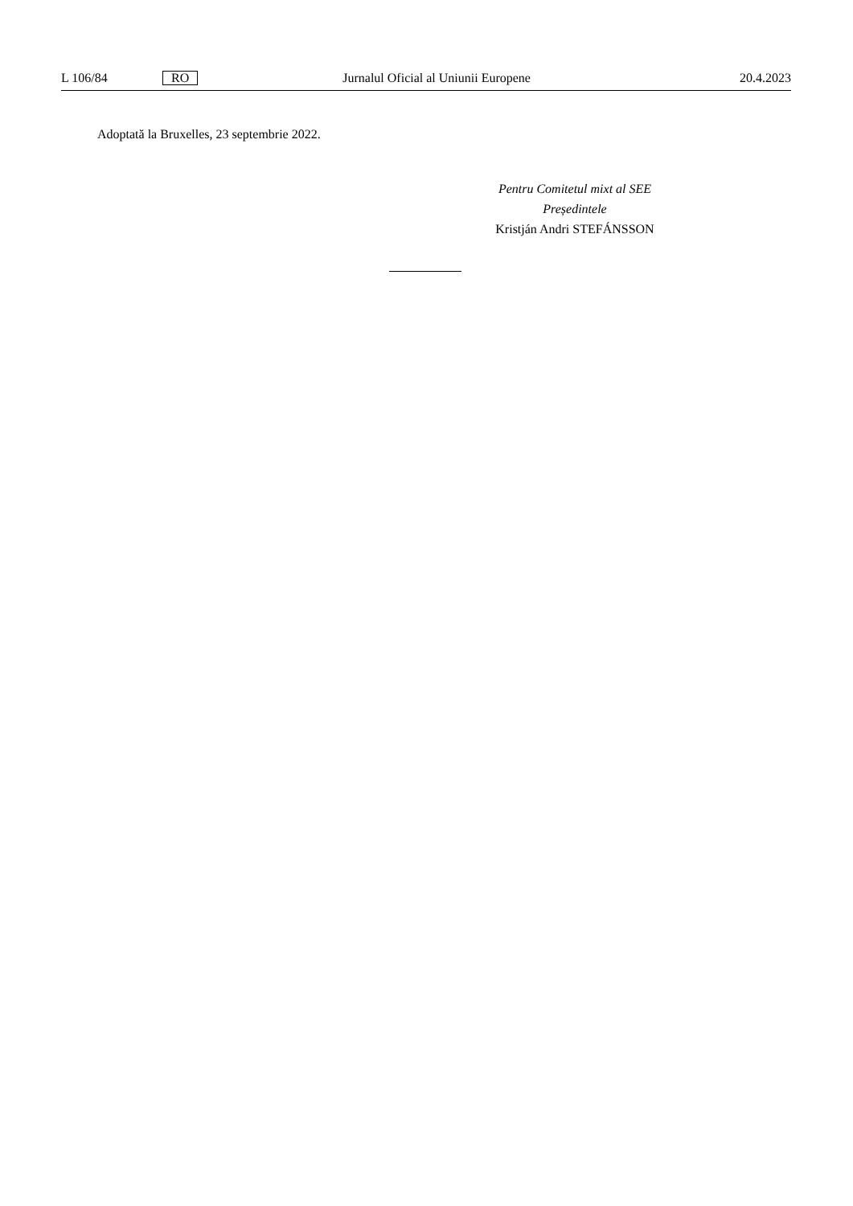L 106/84 RO Jurnalul Oficial al Uniunii Europene 20.4.2023
Adoptată la Bruxelles, 23 septembrie 2022.
Pentru Comitetul mixt al SEE
Președintele
Kristján Andri STEFÁNSSON